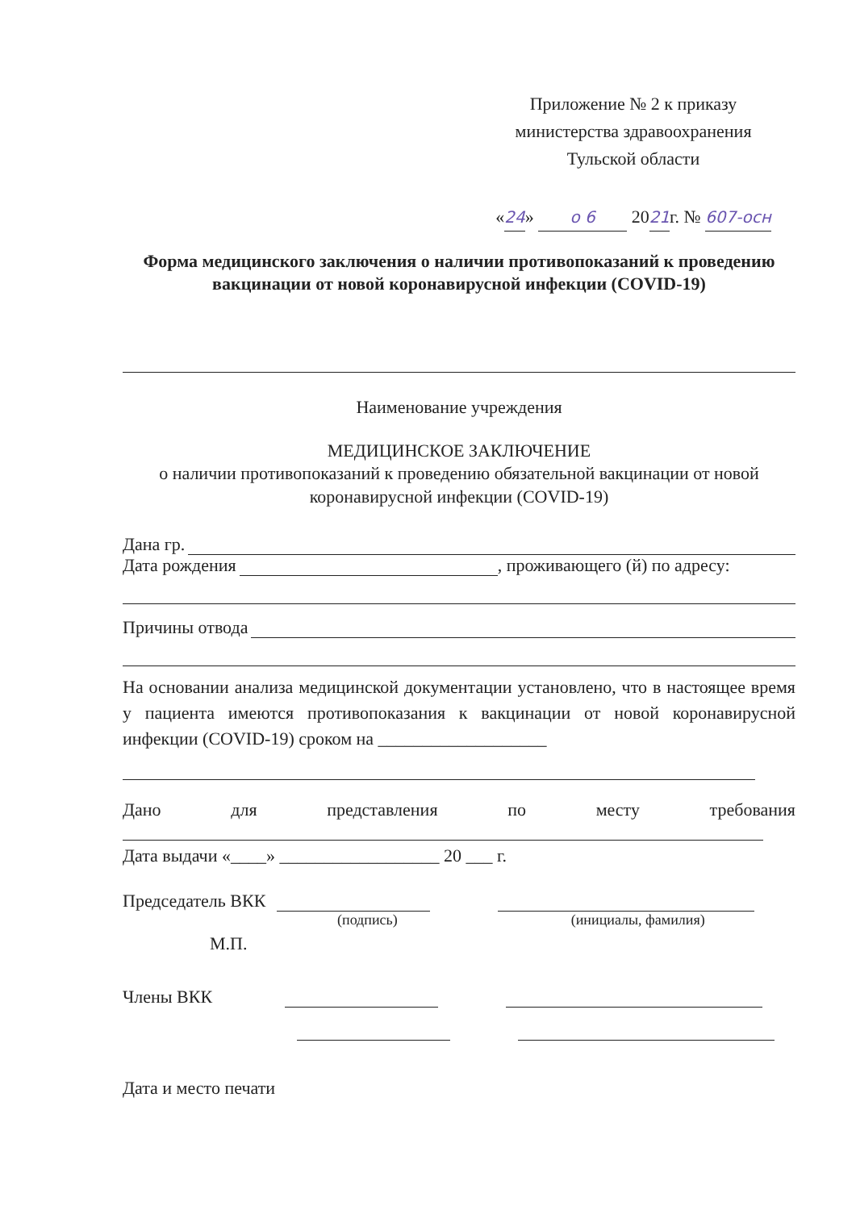Приложение № 2 к приказу
министерства здравоохранения
Тульской области
«24» о 6 2021г. № 607-осн
Форма медицинского заключения о наличии противопоказаний к проведению вакцинации от новой коронавирусной инфекции (COVID-19)
Наименование учреждения
МЕДИЦИНСКОЕ ЗАКЛЮЧЕНИЕ
о наличии противопоказаний к проведению обязательной вакцинации от новой
коронавирусной инфекции (COVID-19)
Дана гр.
Дата рождения , проживающего (й) по адресу:
Причины отвода
На основании анализа медицинской документации установлено, что в настоящее время у пациента имеются противопоказания к вакцинации от новой коронавирусной инфекции (COVID-19) сроком на ___________________
Дано для представления по месту требования
Дата выдачи «____» __________________ 20 ___ г.
Председатель ВКК
(подпись) (инициалы, фамилия)
М.П.
Члены ВКК
Дата и место печати